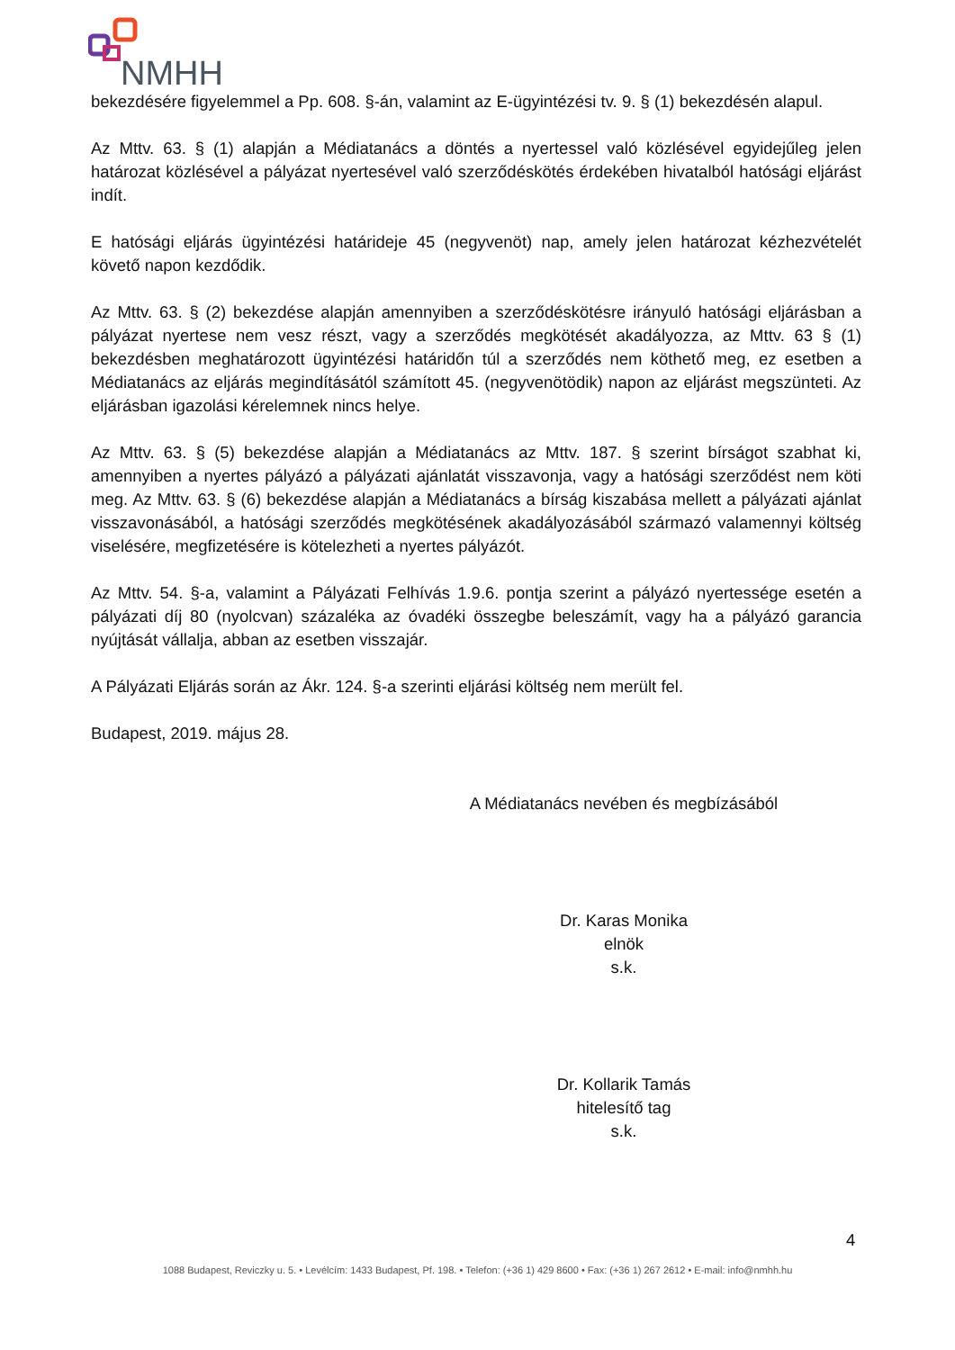NMHH
bekezdésére figyelemmel a Pp. 608. §-án, valamint az E-ügyintézési tv. 9. § (1) bekezdésén alapul.
Az Mttv. 63. § (1) alapján a Médiatanács a döntés a nyertessel való közlésével egyidejűleg jelen határozat közlésével a pályázat nyertesével való szerződéskötés érdekében hivatalból hatósági eljárást indít.
E hatósági eljárás ügyintézési határideje 45 (negyvenöt) nap, amely jelen határozat kézhezvételét követő napon kezdődik.
Az Mttv. 63. § (2) bekezdése alapján amennyiben a szerződéskötésre irányuló hatósági eljárásban a pályázat nyertese nem vesz részt, vagy a szerződés megkötését akadályozza, az Mttv. 63 § (1) bekezdésben meghatározott ügyintézési határidőn túl a szerződés nem köthető meg, ez esetben a Médiatanács az eljárás megindításától számított 45. (negyvenötödik) napon az eljárást megszünteti. Az eljárásban igazolási kérelemnek nincs helye.
Az Mttv. 63. § (5) bekezdése alapján a Médiatanács az Mttv. 187. § szerint bírságot szabhat ki, amennyiben a nyertes pályázó a pályázati ajánlatát visszavonja, vagy a hatósági szerződést nem köti meg. Az Mttv. 63. § (6) bekezdése alapján a Médiatanács a bírság kiszabása mellett a pályázati ajánlat visszavonásából, a hatósági szerződés megkötésének akadályozásából származó valamennyi költség viselésére, megfizetésére is kötelezheti a nyertes pályázót.
Az Mttv. 54. §-a, valamint a Pályázati Felhívás 1.9.6. pontja szerint a pályázó nyertessége esetén a pályázati díj 80 (nyolcvan) százaléka az óvadéki összegbe beleszámít, vagy ha a pályázó garancia nyújtását vállalja, abban az esetben visszajár.
A Pályázati Eljárás során az Ákr. 124. §-a szerinti eljárási költség nem merült fel.
Budapest, 2019. május 28.
A Médiatanács nevében és megbízásából
Dr. Karas Monika
elnök
s.k.
Dr. Kollarik Tamás
hitelesítő tag
s.k.
4
1088 Budapest, Reviczky u. 5. • Levélcím: 1433 Budapest, Pf. 198. • Telefon: (+36 1) 429 8600 • Fax: (+36 1) 267 2612 • E-mail: info@nmhh.hu